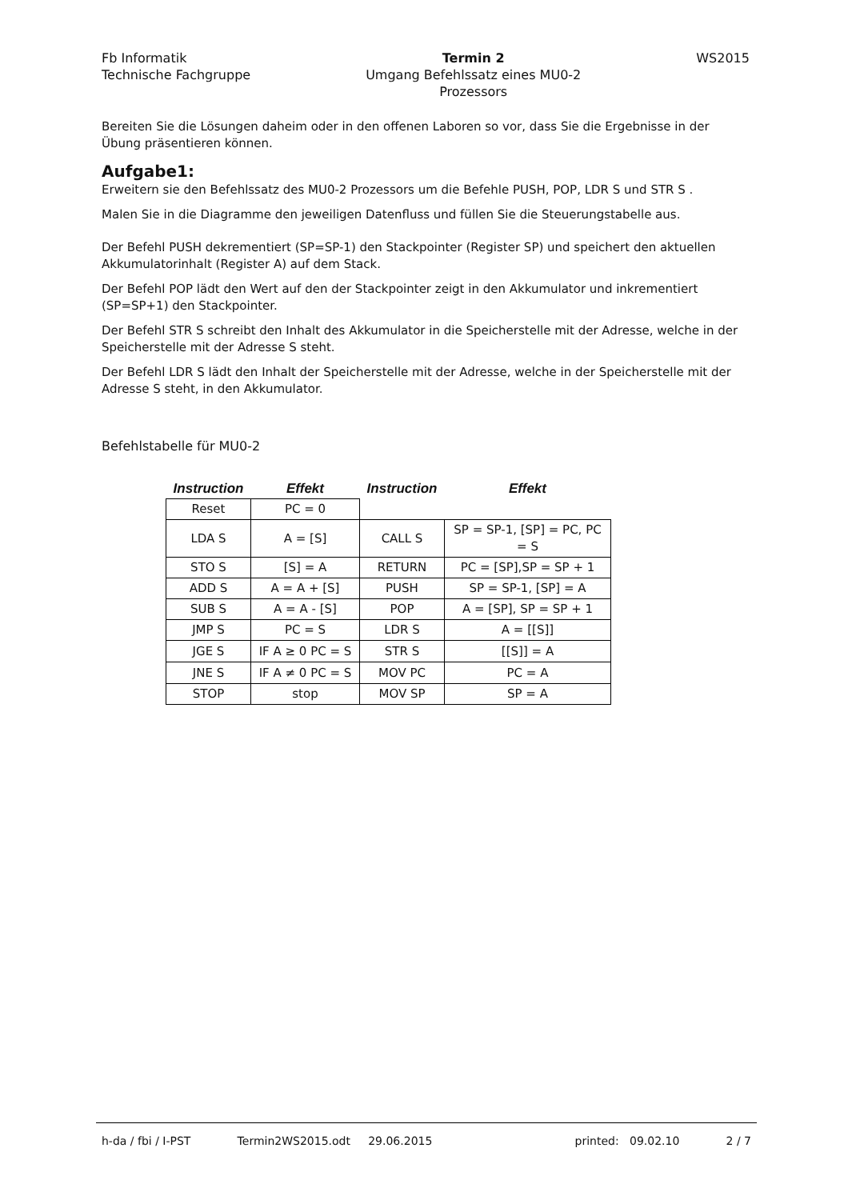Fb Informatik
Technische Fachgruppe
Termin 2
Umgang Befehlssatz eines MU0-2
Prozessors
WS2015
Bereiten Sie die Lösungen daheim oder in den offenen Laboren so vor, dass Sie die Ergebnisse in der Übung präsentieren können.
Aufgabe1:
Erweitern sie den Befehlssatz des MU0-2 Prozessors um die Befehle PUSH, POP, LDR S und STR S .
Malen Sie in die Diagramme den jeweiligen Datenfluss und füllen Sie die Steuerungstabelle aus.
Der Befehl PUSH dekrementiert (SP=SP-1) den Stackpointer (Register SP) und speichert den aktuellen Akkumulatorinhalt (Register A) auf dem Stack.
Der Befehl POP lädt den Wert auf den der Stackpointer zeigt in den Akkumulator und inkrementiert (SP=SP+1) den Stackpointer.
Der Befehl STR S schreibt den Inhalt des Akkumulator in die Speicherstelle mit der Adresse, welche in der Speicherstelle mit der Adresse S steht.
Der Befehl LDR S lädt den Inhalt der Speicherstelle mit der Adresse, welche in der Speicherstelle mit der Adresse S steht, in den Akkumulator.
Befehlstabelle für MU0-2
| Instruction | Effekt | Instruction | Effekt |
| --- | --- | --- | --- |
| Reset | PC = 0 | | |
| LDA S | A = [S] | CALL S | SP = SP-1, [SP] = PC, PC = S |
| STO S | [S] = A | RETURN | PC = [SP],SP = SP + 1 |
| ADD S | A = A + [S] | PUSH | SP = SP-1, [SP] = A |
| SUB S | A = A - [S] | POP | A = [SP], SP = SP + 1 |
| JMP S | PC = S | LDR S | A = [[S]] |
| JGE S | IF A ≥ 0 PC = S | STR S | [[S]] = A |
| JNE S | IF A ≠ 0 PC = S | MOV PC | PC = A |
| STOP | stop | MOV SP | SP = A |
h-da / fbi / I-PST Termin2WS2015.odt 29.06.2015 printed: 09.02.10 2 / 7